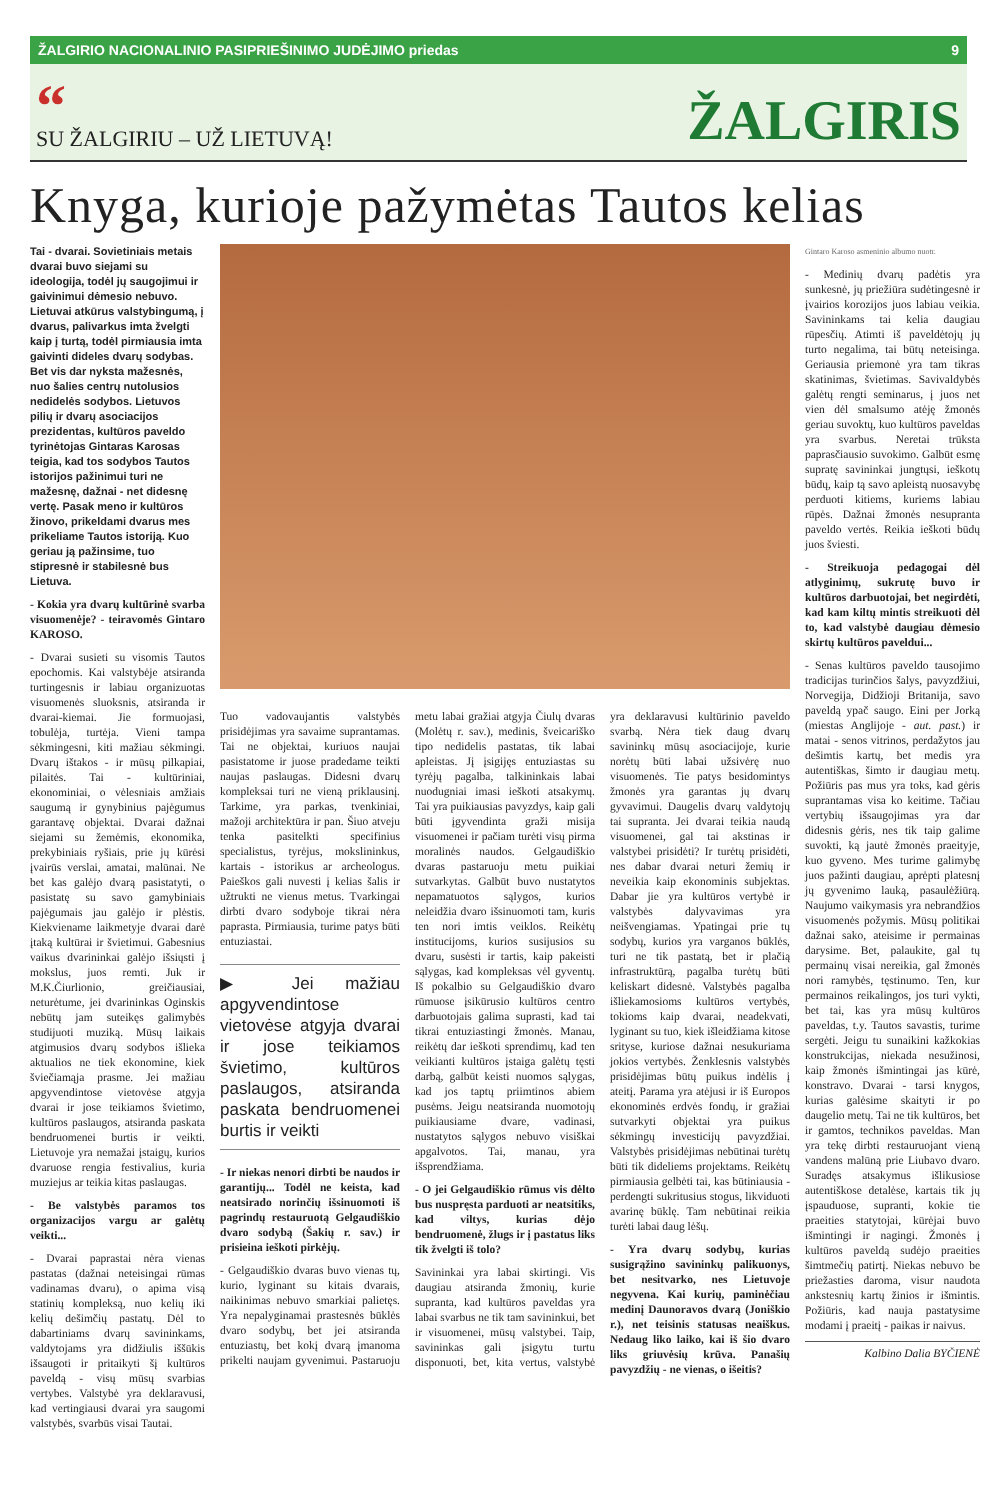ŽALGIRIO NACIONALINIO PASIPRIEŠINIMO JUDĖJIMO priedas 9
“
SU ŽALGIRIU – UŽ LIETUVĄ!
ŽALGIRIS
Knyga, kurioje pažymėtas Tautos kelias
Tai - dvarai. Sovietiniais metais dvarai buvo siejami su ideologija, todėl jų saugojimui ir gaivinimui dėmesio nebuvo. Lietuvai atkūrus valstybingumą, į dvarus, palivarkus imta žvelgti kaip į turtą, todėl pirmiausia imta gaivinti dideles dvarų sodybas. Bet vis dar nyksta mažesnės, nuo šalies centrų nutolusios nedidelės sodybos. Lietuvos pilių ir dvarų asociacijos prezidentas, kultūros paveldo tyrinėtojas Gintaras Karosas teigia, kad tos sodybos Tautos istorijos pažinimui turi ne mažesnę, dažnai - net didesnę vertę. Pasak meno ir kultūros žinovo, prikeldami dvarus mes prikeliame Tautos istoriją. Kuo geriau ją pažinsime, tuo stipresnė ir stabilesnė bus Lietuva.
- Kokia yra dvarų kultūrinė svarba visuomenėje? - teiravomės Gintaro KAROSO.
- Dvarai susieti su visomis Tautos epochomis. Kai valstybėje atsiranda turtingesnis ir labiau organizuotas visuomenės sluoksnis, atsiranda ir dvarai-kiemai. Jie formuojasi, tobulėja, turtėja. Vieni tampa sėkmingesni, kiti mažiau sėkmingi. Dvarų ištakos - ir mūsų pilkapiai, pilaitės. Tai - kultūriniai, ekonominiai, o vėlesniais amžiais saugumą ir gynybinius pajėgumus garantavę objektai. Dvarai dažnai siejami su žemėmis, ekonomika, prekybiniais ryšiais, prie jų kūrėsi įvairūs verslai, amatai, malūnai. Ne bet kas galėjo dvarą pasistatyti, o pasistatę su savo gamybiniais pajėgumais jau galėjo ir plėstis. Kiekviename laikmetyje dvarai darė įtaką kultūrai ir švietimui. Gabesnius vaikus dvarininkai galėjo išsiųsti į mokslus, juos remti. Juk ir M.K.Čiurlionio, greičiausiai, neturėtume, jei dvarininkas Oginskis nebūtų jam suteikęs galimybės studijuoti muziką. Mūsų laikais atgimusios dvarų sodybos išlieka aktualios ne tiek ekonomine, kiek šviečiamąja prasme. Jei mažiau apgyvendintose vietovėse atgyja dvarai ir jose teikiamos švietimo, kultūros paslaugos, atsiranda paskata bendruomenei burtis ir veikti. Lietuvoje yra nemažai įstaigų, kurios dvaruose rengia festivalius, kuria muziejus ar teikia kitas paslaugas.
- Be valstybės paramos tos organizacijos vargu ar galėtų veikti...
- Dvarai paprastai nėra vienas pastatas (dažnai neteisingai rūmas vadinamas dvaru), o apima visą statinių kompleksą, nuo kelių iki kelių dešimčių pastatų. Dėl to dabartiniams dvarų savininkams, valdytojams yra didžiulis iššūkis išsaugoti ir pritaikyti šį kultūros paveldą - visų mūsų svarbias vertybes. Valstybė yra deklaravusi, kad vertingiausi dvarai yra saugomi valstybės, svarbūs visai Tautai.
Tuo vadovaujantis valstybės prisidėjimas yra savaime suprantamas. Tai ne objektai, kuriuos naujai pasistatome ir juose pradedame teikti naujas paslaugas. Didesni dvarų kompleksai turi ne vieną priklausinį. Tarkime, yra parkas, tvenkiniai, mažoji architektūra ir pan. Šiuo atveju tenka pasitelkti specifinius specialistus, tyrėjus, mokslininkus, kartais - istorikus ar archeologus. Paieškos gali nuvesti į kelias šalis ir užtrukti ne vienus metus. Tvarkingai dirbti dvaro sodyboje tikrai nėra paprasta. Pirmiausia, turime patys būti entuziastai.
▶ Jei mažiau apgyvendintose vietovėse atgyja dvarai ir jose teikiamos švietimo, kultūros paslaugos, atsiranda paskata bendruomenei burtis ir veikti
- Ir niekas nenori dirbti be naudos ir garantijų... Todėl ne keista, kad neatsirado norinčių išsinuomoti iš pagrindų restauruotą Gelgaudiškio dvaro sodybą (Šakių r. sav.) ir prisieina ieškoti pirkėjų.
- Gelgaudiškio dvaras buvo vienas tų, kurio, lyginant su kitais dvarais, naikinimas nebuvo smarkiai palietęs. Yra nepalyginamai prastesnės būklės dvaro sodybų, bet jei atsiranda entuziastų, bet kokį dvarą įmanoma prikelti naujam gyvenimui. Pastaruoju metu labai gražiai atgyja Čiulų dvaras (Molėtų r. sav.), medinis, šveicariško tipo nedidelis pastatas, tik labai apleistas. Jį įsigijęs entuziastas su tyrėjų pagalba, talkininkais labai nuodugniai imasi ieškoti atsakymų. Tai yra puikiausias pavyzdys, kaip gali būti įgyvendinta graži misija visuomenei ir pačiam turėti visų pirma moralinės naudos. Gelgaudiškio dvaras pastaruoju metu puikiai sutvarkytas. Galbūt buvo nustatytos nepamatuotos sąlygos, kurios neleidžia dvaro išsinuomoti tam, kuris ten nori imtis veiklos. Reikėtų institucijoms, kurios susijusios su dvaru, susėsti ir tartis, kaip pakeisti sąlygas, kad kompleksas vėl gyventų. Iš pokalbio su Gelgaudiškio dvaro rūmuose įsikūrusio kultūros centro darbuotojais galima suprasti, kad tai tikrai entuziastingi žmonės. Manau, reikėtų dar ieškoti sprendimų, kad ten veikianti kultūros įstaiga galėtų tęsti darbą, galbūt keisti nuomos sąlygas, kad jos taptų priimtinos abiem pusėms. Jeigu neatsiranda nuomotojų puikiausiame dvare, vadinasi, nustatytos sąlygos nebuvo visiškai apgalvotos. Tai, manau, yra išsprendžiama.
- O jei Gelgaudiškio rūmus vis dėlto bus nuspręsta parduoti ar neatsitiks, kad viltys, kurias dėjo bendruomenė, žlugs ir į pastatus liks tik žvelgti iš tolo?
Savininkai yra labai skirtingi. Vis daugiau atsiranda žmonių, kurie supranta, kad kultūros paveldas yra labai svarbus ne tik tam savininkui, bet ir visuomenei, mūsų valstybei. Taip, savininkas gali įsigytu turtu disponuoti, bet, kita vertus, valstybė yra deklaravusi kultūrinio paveldo svarbą. Nėra tiek daug dvarų savininkų mūsų asociacijoje, kurie norėtų būti labai užsivėrę nuo visuomenės. Tie patys besidomintys žmonės yra garantas jų dvarų gyvavimui. Daugelis dvarų valdytojų tai supranta. Jei dvarai teikia naudą visuomenei, gal tai akstinas ir valstybei prisidėti? Ir turėtų prisidėti, nes dabar dvarai neturi žemių ir neveikia kaip ekonominis subjektas. Dabar jie yra kultūros vertybė ir valstybės dalyvavimas yra neišvengiamas. Ypatingai prie tų sodybų, kurios yra varganos būklės, turi ne tik pastatą, bet ir plačią infrastruktūrą, pagalba turėtų būti keliskart didesnė. Valstybės pagalba išliekamosioms kultūros vertybės, tokioms kaip dvarai, neadekvati, lyginant su tuo, kiek išleidžiama kitose srityse, kuriose dažnai nesukuriama jokios vertybės. Ženklesnis valstybės prisidėjimas būtų puikus indėlis į ateitį. Parama yra atėjusi ir iš Europos ekonominės erdvės fondų, ir gražiai sutvarkyti objektai yra puikus sėkmingų investicijų pavyzdžiai. Valstybės prisidėjimas nebūtinai turėtų būti tik dideliems projektams. Reikėtų pirmiausia gelbėti tai, kas būtiniausia - perdengti sukritusius stogus, likviduoti avarinę būklę. Tam nebūtinai reikia turėti labai daug lėšų.
- Yra dvarų sodybų, kurias susigrąžino savininkų palikuonys, bet nesitvarko, nes Lietuvoje negyvena. Kai kurių, paminėčiau medinį Daunoravos dvarą (Joniškio r.), net teisinis statusas neaiškus. Nedaug liko laiko, kai iš šio dvaro liks griuvėsių krūva. Panašių pavyzdžių - ne vienas, o išeitis?
Gintaro Karoso asmeninio albumo nuotr.
- Medinių dvarų padėtis yra sunkesnė, jų priežiūra sudėtingesnė ir įvairios korozijos juos labiau veikia. Savininkams tai kelia daugiau rūpesčių. Atimti iš paveldėtojų jų turto negalima, tai būtų neteisinga. Geriausia priemonė yra tam tikras skatinimas, švietimas. Savivaldybės galėtų rengti seminarus, į juos net vien dėl smalsumo atėję žmonės geriau suvoktų, kuo kultūros paveldas yra svarbus. Neretai trūksta paprasčiausio suvokimo. Galbūt esmę supratę savininkai jungtųsi, ieškotų būdų, kaip tą savo apleistą nuosavybę perduoti kitiems, kuriems labiau rūpės. Dažnai žmonės nesupranta paveldo vertės. Reikia ieškoti būdų juos šviesti.
- Streikuoja pedagogai dėl atlyginimų, sukrutę buvo ir kultūros darbuotojai, bet negirdėti, kad kam kiltų mintis streikuoti dėl to, kad valstybė daugiau dėmesio skirtų kultūros paveldui...
- Senas kultūros paveldo tausojimo tradicijas turinčios šalys, pavyzdžiui, Norvegija, Didžioji Britanija, savo paveldą ypač saugo. Eini per Jorką (miestas Anglijoje - aut. past.) ir matai - senos vitrinos, perdažytos jau dešimtis kartų, bet medis yra autentiškas, šimto ir daugiau metų. Požiūris pas mus yra toks, kad gėris suprantamas visa ko keitime. Tačiau vertybių išsaugojimas yra dar didesnis gėris, nes tik taip galime suvokti, ką jautė žmonės praeityje, kuo gyveno. Mes turime galimybę juos pažinti daugiau, aprėpti platesnį jų gyvenimo lauką, pasaulėžiūrą. Naujumo vaikymasis yra nebrandžios visuomenės požymis. Mūsų politikai dažnai sako, ateisime ir permainas darysime. Bet, palaukite, gal tų permainų visai nereikia, gal žmonės nori ramybės, tęstinumo. Ten, kur permainos reikalingos, jos turi vykti, bet tai, kas yra mūsų kultūros paveldas, t.y. Tautos savastis, turime sergėti. Jeigu tu sunaikini kažkokias konstrukcijas, niekada nesužinosi, kaip žmonės išmintingai jas kūrė, konstravo. Dvarai - tarsi knygos, kurias galėsime skaityti ir po daugelio metų. Tai ne tik kultūros, bet ir gamtos, technikos paveldas. Man yra tekę dirbti restauruojant vieną vandens malūną prie Liubavo dvaro. Suradęs atsakymus išlikusiose autentiškose detalėse, kartais tik jų įspauduose, supranti, kokie tie praeities statytojai, kūrėjai buvo išmintingi ir nagingi. Žmonės į kultūros paveldą sudėjo praeities šimtmečių patirtį. Niekas nebuvo be priežasties daroma, visur naudota ankstesnių kartų žinios ir išmintis. Požiūris, kad nauja pastatysime modami į praeitį - paikas ir naivus.
Kalbino Dalia BYČIENĖ